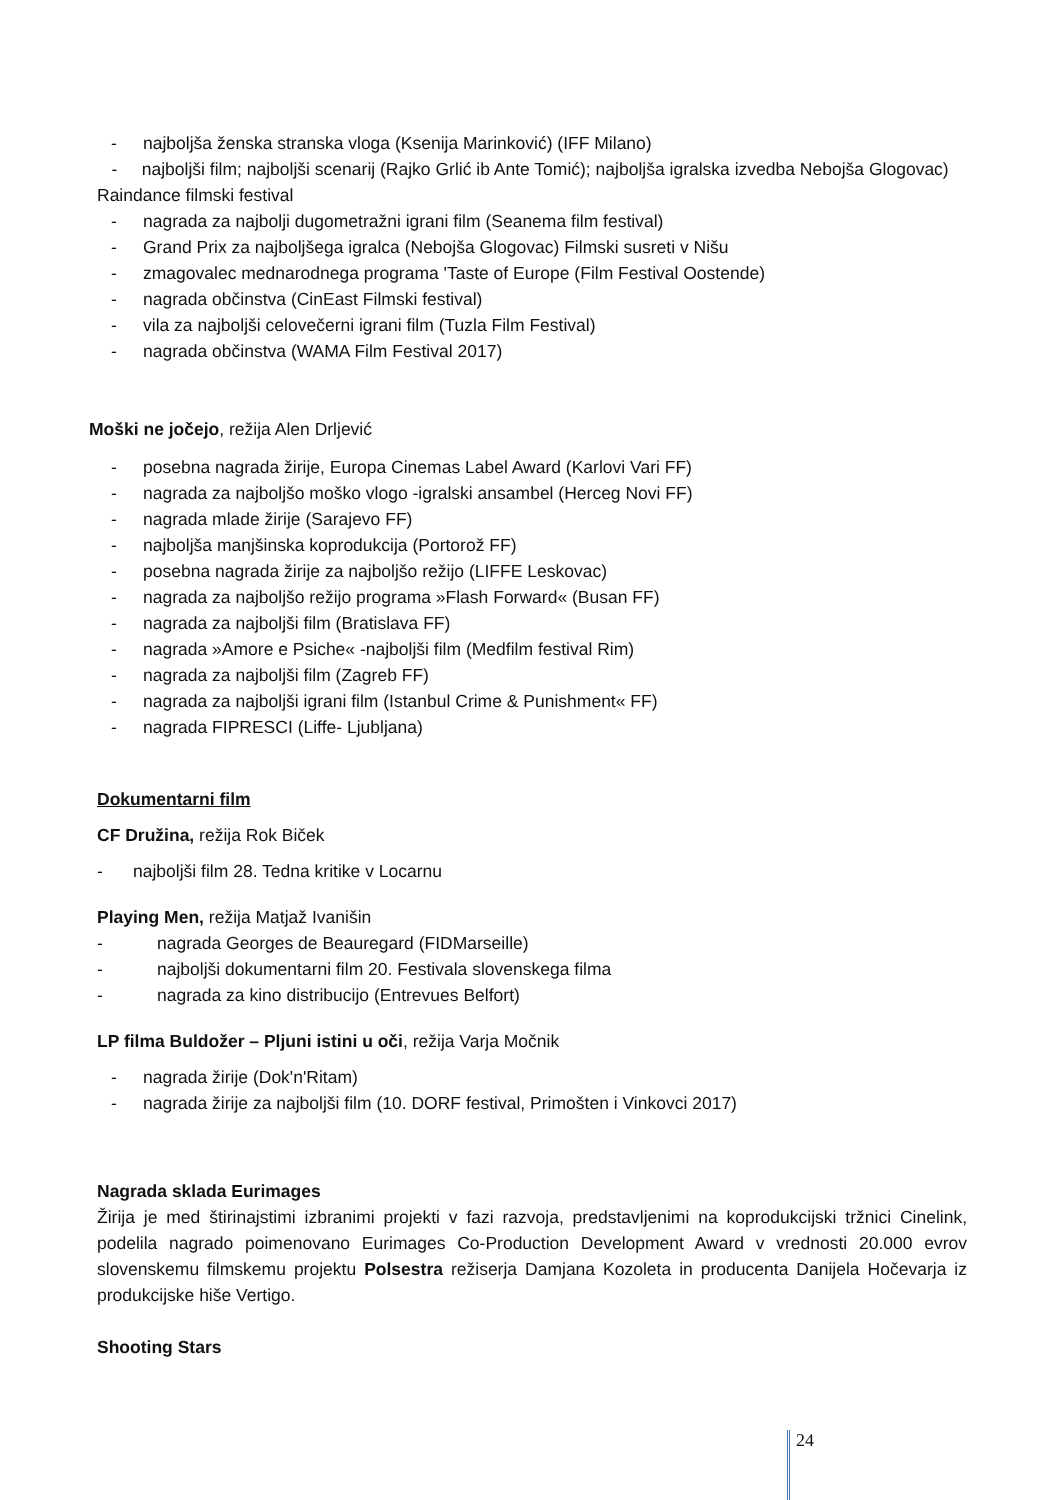- najboljša ženska stranska vloga (Ksenija Marinković) (IFF Milano)
- najboljši film; najboljši scenarij (Rajko Grlić ib Ante Tomić); najboljša igralska izvedba Nebojša Glogovac) Raindance filmski festival
- nagrada za najbolji dugometražni igrani film (Seanema film festival)
- Grand Prix za najboljšega igralca (Nebojša Glogovac) Filmski susreti v Nišu
- zmagovalec mednarodnega programa 'Taste of Europe (Film Festival Oostende)
- nagrada občinstva (CinEast Filmski festival)
- vila za najboljši celovečerni igrani film (Tuzla Film Festival)
- nagrada občinstva (WAMA Film Festival 2017)
Moški ne jočejo, režija Alen Drljević
- posebna nagrada žirije, Europa Cinemas Label Award (Karlovi Vari FF)
- nagrada za najboljšo moško vlogo -igralski ansambel (Herceg Novi FF)
- nagrada mlade žirije (Sarajevo FF)
- najboljša manjšinska koprodukcija (Portorož FF)
- posebna nagrada žirije za najboljšo režijo (LIFFE Leskovac)
- nagrada za najboljšo režijo programa »Flash Forward« (Busan FF)
- nagrada za najboljši film (Bratislava FF)
- nagrada »Amore e Psiche« -najboljši film (Medfilm festival Rim)
- nagrada za najboljši film (Zagreb FF)
- nagrada za najboljši igrani film (Istanbul Crime & Punishment« FF)
- nagrada FIPRESCI (Liffe- Ljubljana)
Dokumentarni film
CF Družina, režija Rok Biček
- najboljši film 28. Tedna kritike v Locarnu
Playing Men, režija Matjaž Ivanišin
- nagrada Georges de Beauregard (FIDMarseille)
- najboljši dokumentarni film 20. Festivala slovenskega filma
- nagrada za kino distribucijo (Entrevues Belfort)
LP filma Buldožer – Pljuni istini u oči, režija Varja Močnik
- nagrada žirije (Dok'n'Ritam)
- nagrada žirije za najboljši film (10. DORF festival, Primošten i Vinkovci 2017)
Nagrada sklada Eurimages
Žirija je med štirinajstimi izbranimi projekti v fazi razvoja, predstavljenimi na koprodukcijski tržnici Cinelink, podelila nagrado poimenovano Eurimages Co-Production Development Award v vrednosti 20.000 evrov slovenskemu filmskemu projektu Polsestra režiserja Damjana Kozoleta in producenta Danijela Hočevarja iz produkcijske hiše Vertigo.
Shooting Stars
24